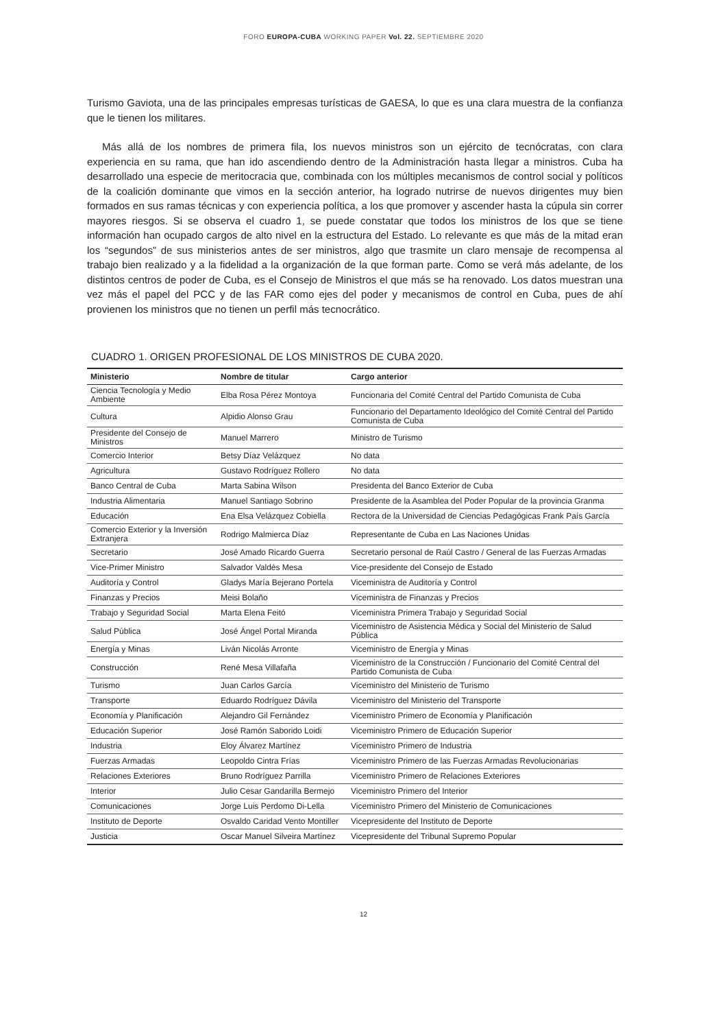FORO EUROPA-CUBA WORKING PAPER Vol. 22. SEPTIEMBRE 2020
Turismo Gaviota, una de las principales empresas turísticas de GAESA, lo que es una clara muestra de la confianza que le tienen los militares.
Más allá de los nombres de primera fila, los nuevos ministros son un ejército de tecnócratas, con clara experiencia en su rama, que han ido ascendiendo dentro de la Administración hasta llegar a ministros. Cuba ha desarrollado una especie de meritocracia que, combinada con los múltiples mecanismos de control social y políticos de la coalición dominante que vimos en la sección anterior, ha logrado nutrirse de nuevos dirigentes muy bien formados en sus ramas técnicas y con experiencia política, a los que promover y ascender hasta la cúpula sin correr mayores riesgos. Si se observa el cuadro 1, se puede constatar que todos los ministros de los que se tiene información han ocupado cargos de alto nivel en la estructura del Estado. Lo relevante es que más de la mitad eran los “segundos” de sus ministerios antes de ser ministros, algo que trasmite un claro mensaje de recompensa al trabajo bien realizado y a la fidelidad a la organización de la que forman parte. Como se verá más adelante, de los distintos centros de poder de Cuba, es el Consejo de Ministros el que más se ha renovado. Los datos muestran una vez más el papel del PCC y de las FAR como ejes del poder y mecanismos de control en Cuba, pues de ahí provienen los ministros que no tienen un perfil más tecnocrático.
CUADRO 1. ORIGEN PROFESIONAL DE LOS MINISTROS DE CUBA 2020.
| Ministerio | Nombre de titular | Cargo anterior |
| --- | --- | --- |
| Ciencia Tecnología y Medio Ambiente | Elba Rosa Pérez Montoya | Funcionaria del Comité Central del Partido Comunista de Cuba |
| Cultura | Alpidio Alonso Grau | Funcionario del Departamento Ideológico del Comité Central del Partido Comunista de Cuba |
| Presidente del Consejo de Ministros | Manuel Marrero | Ministro de Turismo |
| Comercio Interior | Betsy Díaz Velázquez | No data |
| Agricultura | Gustavo Rodríguez Rollero | No data |
| Banco Central de Cuba | Marta Sabina Wilson | Presidenta del Banco Exterior de Cuba |
| Industria Alimentaria | Manuel Santiago Sobrino | Presidente de la Asamblea del Poder Popular de la provincia Granma |
| Educación | Ena Elsa Velázquez Cobiella | Rectora de la Universidad de Ciencias Pedagógicas Frank País García |
| Comercio Exterior y la Inversión Extranjera | Rodrigo Malmierca Díaz | Representante de Cuba en Las Naciones Unidas |
| Secretario | José Amado Ricardo Guerra | Secretario personal de Raúl Castro / General de las Fuerzas Armadas |
| Vice-Primer Ministro | Salvador Valdés Mesa | Vice-presidente del Consejo de Estado |
| Auditoría y Control | Gladys María Bejerano Portela | Viceministra de Auditoría y Control |
| Finanzas y Precios | Meisi Bolaño | Viceministra de Finanzas y Precios |
| Trabajo y Seguridad Social | Marta Elena Feitó | Viceministra Primera Trabajo y Seguridad Social |
| Salud Pública | José Ángel Portal Miranda | Viceministro de Asistencia Médica y Social del Ministerio de Salud Pública |
| Energía y Minas | Liván Nicolás Arronte | Viceministro de Energía y Minas |
| Construcción | René Mesa Villafaña | Viceministro de la Construcción / Funcionario del Comité Central del Partido Comunista de Cuba |
| Turismo | Juan Carlos García | Viceministro del Ministerio de Turismo |
| Transporte | Eduardo Rodríguez Dávila | Viceministro del Ministerio del Transporte |
| Economía y Planificación | Alejandro Gil Fernández | Viceministro Primero de Economía y Planificación |
| Educación Superior | José Ramón Saborido Loidi | Viceministro Primero de Educación Superior |
| Industria | Eloy Álvarez Martínez | Viceministro Primero de Industria |
| Fuerzas Armadas | Leopoldo Cintra Frías | Viceministro Primero de las Fuerzas Armadas Revolucionarias |
| Relaciones Exteriores | Bruno Rodríguez Parrilla | Viceministro Primero de Relaciones Exteriores |
| Interior | Julio Cesar Gandarilla Bermejo | Viceministro Primero del Interior |
| Comunicaciones | Jorge Luis Perdomo Di-Lella | Viceministro Primero del Ministerio de Comunicaciones |
| Instituto de Deporte | Osvaldo Caridad Vento Montiller | Vicepresidente del Instituto de Deporte |
| Justicia | Oscar Manuel Silveira Martínez | Vicepresidente del Tribunal Supremo Popular |
12